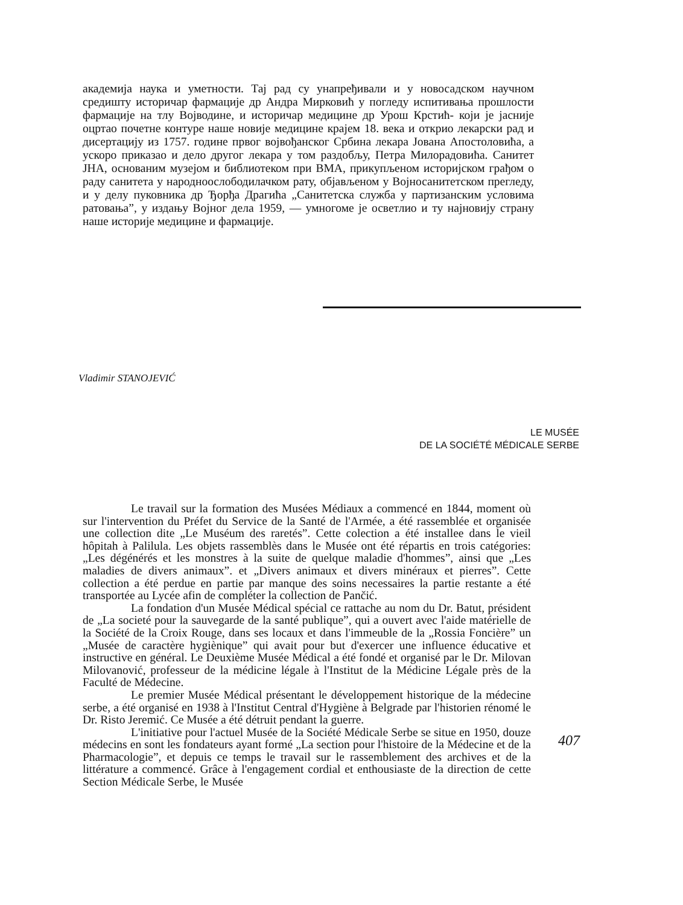академија наука и уметности. Тај рад су унапређивали и у новосадском научном средишту историчар фармације др Андра Мирковић у погледу испитивања прошлости фармације на тлу Војводине, и историчар медицине др Урош Крстић- који је јасније оцртао почетне контуре наше новије медицине крајем 18. века и открио лекарски рад и дисертацију из 1757. године првог војвођанског Србина лекара Јована Апостоловића, а ускоро приказао и дело другог лекара у том раздобљу, Петра Милорадовића. Санитет ЈНА, основаним музејом и библиотеком при ВМА, прикупљеном историјском грађом о раду санитета у народноослободилачком рату, објављеном у Војносанитетском прегледу, и у делу пуковника др Ђорђа Драгића „Санитетска служба у партизанским условима ратовања”, у издању Војног дела 1959, — умногоме је осветлио и ту најновију страну наше историје медицине и фармације.
Vladimir STANOJEVIĆ
LE MUSÉE
DE LA SOCIÉTÉ MÉDICALE SERBE
Le travail sur la formation des Musées Médiaux a commencé en 1844, moment où sur l'intervention du Préfet du Service de la Santé de l'Armée, a été rassemblée et organisée une collection dite „Le Muséum des raretés”. Cette colection a été installee dans le vieil hôpitah à Palilula. Les objets rassemblès dans le Musée ont été répartis en trois catégories: „Les dégénérés et les monstres à la suite de quelque maladie d'hommes”, ainsi que „Les maladies de divers animaux”. et „Divers animaux et divers minéraux et pierres”. Cette collection a été perdue en partie par manque des soins necessaires la partie restante a été transportée au Lycée afin de compléter la collection de Pančić.
La fondation d'un Musée Médical spécial ce rattache au nom du Dr. Batut, président de „La societé pour la sauvegarde de la santé publique”, qui a ouvert avec l'aide matérielle de la Société de la Croix Rouge, dans ses locaux et dans l'immeuble de la „Rossia Foncière” un „Musée de caractère hygiènique” qui avait pour but d'exercer une influence éducative et instructive en général. Le Deuxième Musée Médical a été fondé et organisé par le Dr. Milovan Milovanović, professeur de la médicine légale à l'Institut de la Médicine Légale près de la Faculté de Médecine.
Le premier Musée Médical présentant le développement historique de la médecine serbe, a été organisé en 1938 à l'Institut Central d'Hygiène à Belgrade par l'historien rénomé le Dr. Risto Jeremić. Ce Musée a été détruit pendant la guerre.
L'initiative pour l'actuel Musée de la Société Médicale Serbe se situe en 1950, douze médecins en sont les fondateurs ayant formé „La section pour l'histoire de la Médecine et de la Pharmacologie”, et depuis ce temps le travail sur le rassemblement des archives et de la littérature a commencé. Grâce à l'engagement cordial et enthousiaste de la direction de cette Section Médicale Serbe, le Musée
407